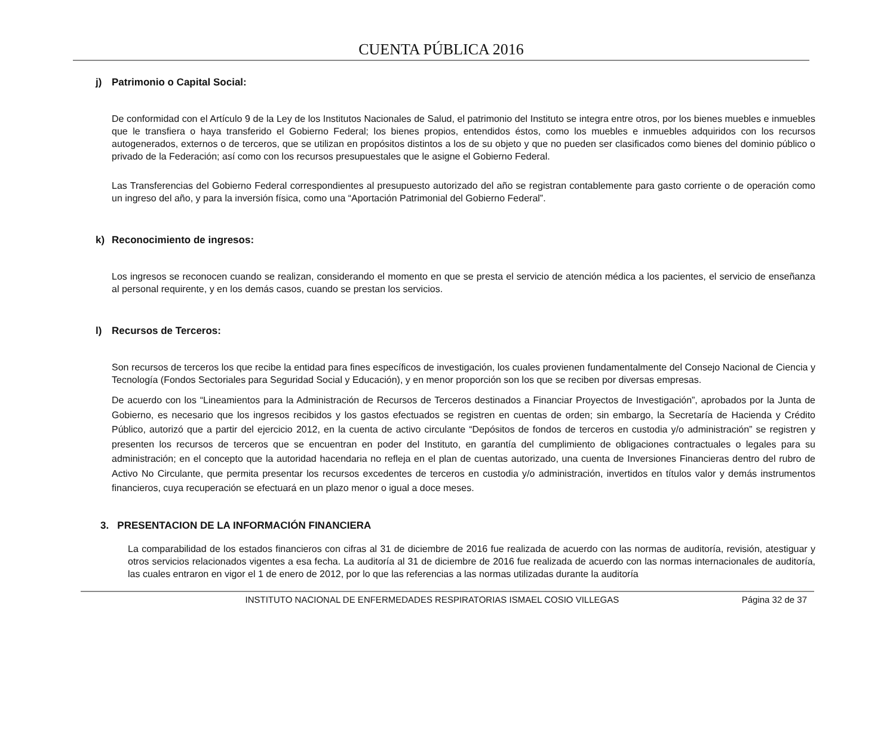CUENTA PÚBLICA 2016
j) Patrimonio o Capital Social:
De conformidad con el Artículo 9 de la Ley de los Institutos Nacionales de Salud, el patrimonio del Instituto se integra entre otros, por los bienes muebles e inmuebles que le transfiera o haya transferido el Gobierno Federal; los bienes propios, entendidos éstos, como los muebles e inmuebles adquiridos con los recursos autogenerados, externos o de terceros, que se utilizan en propósitos distintos a los de su objeto y que no pueden ser clasificados como bienes del dominio público o privado de la Federación; así como con los recursos presupuestales que le asigne el Gobierno Federal.
Las Transferencias del Gobierno Federal correspondientes al presupuesto autorizado del año se registran contablemente para gasto corriente o de operación como un ingreso del año, y para la inversión física, como una “Aportación Patrimonial del Gobierno Federal”.
k) Reconocimiento de ingresos:
Los ingresos se reconocen cuando se realizan, considerando el momento en que se presta el servicio de atención médica a los pacientes, el servicio de enseñanza al personal requirente, y en los demás casos, cuando se prestan los servicios.
l) Recursos de Terceros:
Son recursos de terceros los que recibe la entidad para fines específicos de investigación, los cuales provienen fundamentalmente del Consejo Nacional de Ciencia y Tecnología (Fondos Sectoriales para Seguridad Social y Educación), y en menor proporción son los que se reciben por diversas empresas.
De acuerdo con los “Lineamientos para la Administración de Recursos de Terceros destinados a Financiar Proyectos de Investigación”, aprobados por la Junta de Gobierno, es necesario que los ingresos recibidos y los gastos efectuados se registren en cuentas de orden; sin embargo, la Secretaría de Hacienda y Crédito Público, autorizó que a partir del ejercicio 2012, en la cuenta de activo circulante “Depósitos de fondos de terceros en custodia y/o administración” se registren y presenten los recursos de terceros que se encuentran en poder del Instituto, en garantía del cumplimiento de obligaciones contractuales o legales para su administración; en el concepto que la autoridad hacendaria no refleja en el plan de cuentas autorizado, una cuenta de Inversiones Financieras dentro del rubro de Activo No Circulante, que permita presentar los recursos excedentes de terceros en custodia y/o administración, invertidos en títulos valor y demás instrumentos financieros, cuya recuperación se efectuará en un plazo menor o igual a doce meses.
3. PRESENTACION DE LA INFORMACIÓN FINANCIERA
La comparabilidad de los estados financieros con cifras al 31 de diciembre de 2016 fue realizada de acuerdo con las normas de auditoría, revisión, atestiguar y otros servicios relacionados vigentes a esa fecha. La auditoría al 31 de diciembre de 2016 fue realizada de acuerdo con las normas internacionales de auditoría, las cuales entraron en vigor el 1 de enero de 2012, por lo que las referencias a las normas utilizadas durante la auditoría
INSTITUTO NACIONAL DE ENFERMEDADES RESPIRATORIAS ISMAEL COSIO VILLEGAS Página 32 de 37